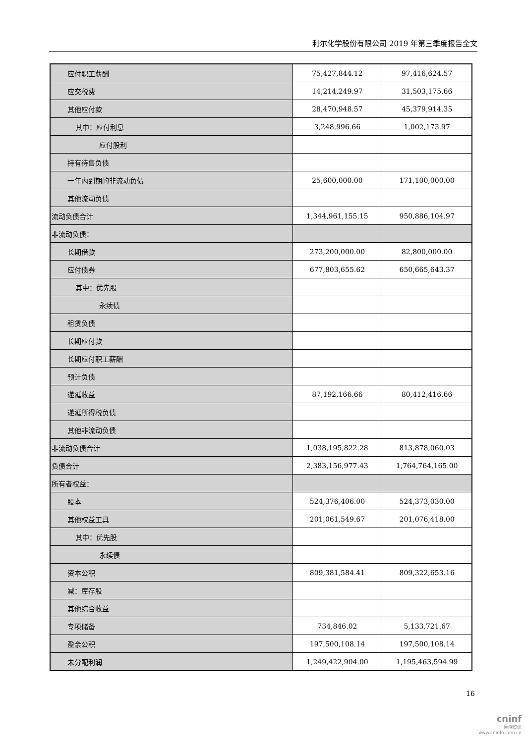利尔化学股份有限公司 2019 年第三季度报告全文
| 应付职工薪酬 | 75,427,844.12 | 97,416,624.57 |
| 应交税费 | 14,214,249.97 | 31,503,175.66 |
| 其他应付款 | 28,470,948.57 | 45,379,914.35 |
| 其中：应付利息 | 3,248,996.66 | 1,002,173.97 |
| 应付股利 | | |
| 持有待售负债 | | |
| 一年内到期的非流动负债 | 25,600,000.00 | 171,100,000.00 |
| 其他流动负债 | | |
| 流动负债合计 | 1,344,961,155.15 | 950,886,104.97 |
| 非流动负债： | | |
| 长期借款 | 273,200,000.00 | 82,800,000.00 |
| 应付债券 | 677,803,655.62 | 650,665,643.37 |
| 其中：优先股 | | |
| 永续债 | | |
| 租赁负债 | | |
| 长期应付款 | | |
| 长期应付职工薪酬 | | |
| 预计负债 | | |
| 递延收益 | 87,192,166.66 | 80,412,416.66 |
| 递延所得税负债 | | |
| 其他非流动负债 | | |
| 非流动负债合计 | 1,038,195,822.28 | 813,878,060.03 |
| 负债合计 | 2,383,156,977.43 | 1,764,764,165.00 |
| 所有者权益： | | |
| 股本 | 524,376,406.00 | 524,373,030.00 |
| 其他权益工具 | 201,061,549.67 | 201,076,418.00 |
| 其中：优先股 | | |
| 永续债 | | |
| 资本公积 | 809,381,584.41 | 809,322,653.16 |
| 减：库存股 | | |
| 其他综合收益 | | |
| 专项储备 | 734,846.02 | 5,133,721.67 |
| 盈余公积 | 197,500,108.14 | 197,500,108.14 |
| 未分配利润 | 1,249,422,904.00 | 1,195,463,594.99 |
16
cninf
巨潮资讯
www.cninfo.com.cn